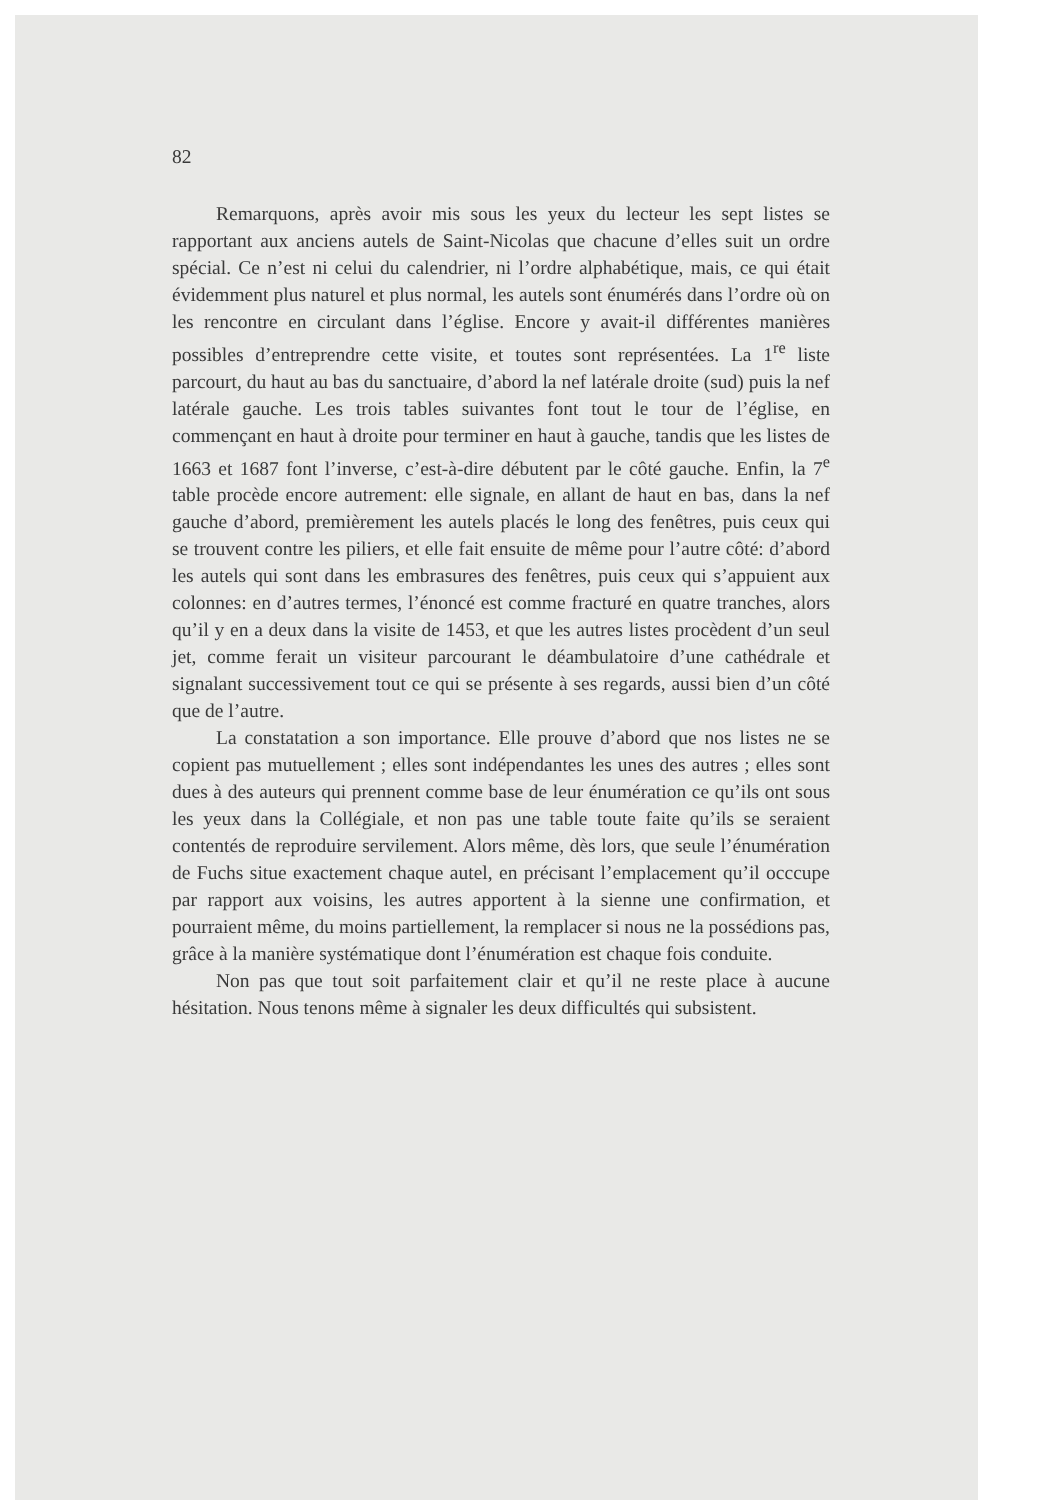82
Remarquons, après avoir mis sous les yeux du lecteur les sept listes se rapportant aux anciens autels de Saint-Nicolas que chacune d’elles suit un ordre spécial. Ce n’est ni celui du calendrier, ni l’ordre alphabétique, mais, ce qui était évidemment plus naturel et plus normal, les autels sont énumérés dans l’ordre où on les rencontre en circulant dans l’église. Encore y avait-il différentes manières possibles d’entreprendre cette visite, et toutes sont représentées. La 1<sup>re</sup> liste parcourt, du haut au bas du sanctuaire, d’abord la nef latérale droite (sud) puis la nef latérale gauche. Les trois tables suivantes font tout le tour de l’église, en commençant en haut à droite pour terminer en haut à gauche, tandis que les listes de 1663 et 1687 font l’inverse, c’est-à-dire débutent par le côté gauche. Enfin, la 7<sup>e</sup> table procède encore autrement: elle signale, en allant de haut en bas, dans la nef gauche d’abord, premièrement les autels placés le long des fenêtres, puis ceux qui se trouvent contre les piliers, et elle fait ensuite de même pour l’autre côté: d’abord les autels qui sont dans les embrasures des fenêtres, puis ceux qui s’appuient aux colonnes: en d’autres termes, l’énoncé est comme fracturé en quatre tranches, alors qu’il y en a deux dans la visite de 1453, et que les autres listes procèdent d’un seul jet, comme ferait un visiteur parcourant le déambulatoire d’une cathédrale et signalant successivement tout ce qui se présente à ses regards, aussi bien d’un côté que de l’autre.
La constatation a son importance. Elle prouve d’abord que nos listes ne se copient pas mutuellement ; elles sont indépendantes les unes des autres ; elles sont dues à des auteurs qui prennent comme base de leur énumération ce qu’ils ont sous les yeux dans la Collégiale, et non pas une table toute faite qu’ils se seraient contentés de reproduire servilement. Alors même, dès lors, que seule l’énumération de Fuchs situe exactement chaque autel, en précisant l’emplacement qu’il occcupe par rapport aux voisins, les autres apportent à la sienne une confirmation, et pourraient même, du moins partiellement, la remplacer si nous ne la possédions pas, grâce à la manière systématique dont l’énumération est chaque fois conduite.
Non pas que tout soit parfaitement clair et qu’il ne reste place à aucune hésitation. Nous tenons même à signaler les deux difficultés qui subsistent.